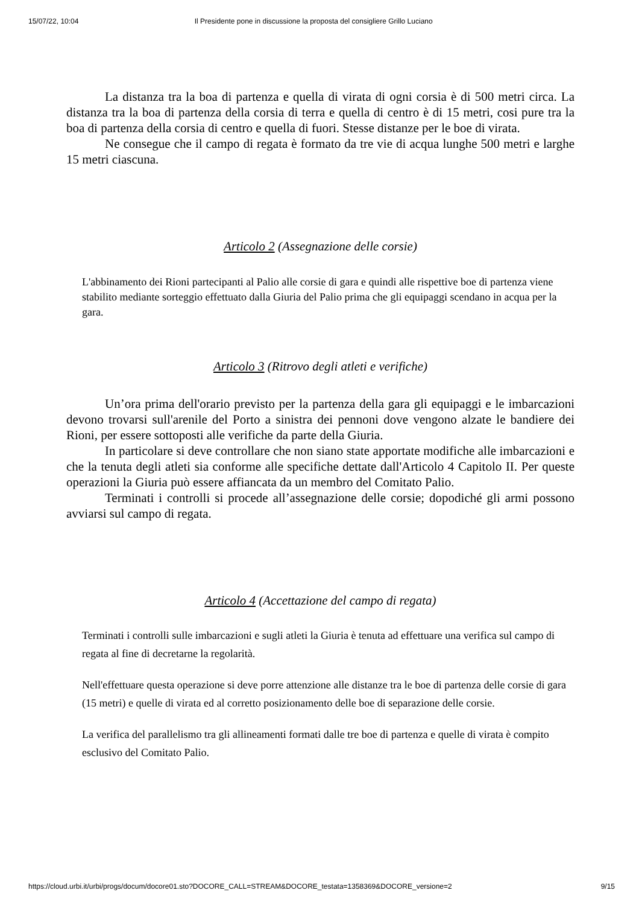15/07/22, 10:04 Il Presidente pone in discussione la proposta del consigliere Grillo Luciano
La distanza tra la boa di partenza e quella di virata di ogni corsia è di 500 metri circa. La distanza tra la boa di partenza della corsia di terra e quella di centro è di 15 metri, cosi pure tra la boa di partenza della corsia di centro e quella di fuori. Stesse distanze per le boe di virata.
Ne consegue che il campo di regata è formato da tre vie di acqua lunghe 500 metri e larghe 15 metri ciascuna.
Articolo 2 (Assegnazione delle corsie)
L'abbinamento dei Rioni partecipanti al Palio alle corsie di gara e quindi alle rispettive boe di partenza viene stabilito mediante sorteggio effettuato dalla Giuria del Palio prima che gli equipaggi scendano in acqua per la gara.
Articolo 3 (Ritrovo degli atleti e verifiche)
Un’ora prima dell'orario previsto per la partenza della gara gli equipaggi e le imbarcazioni devono trovarsi sull'arenile del Porto a sinistra dei pennoni dove vengono alzate le bandiere dei Rioni, per essere sottoposti alle verifiche da parte della Giuria.
In particolare si deve controllare che non siano state apportate modifiche alle imbarcazioni e che la tenuta degli atleti sia conforme alle specifiche dettate dall'Articolo 4 Capitolo II. Per queste operazioni la Giuria può essere affiancata da un membro del Comitato Palio.
Terminati i controlli si procede all’assegnazione delle corsie; dopodiché gli armi possono avviarsi sul campo di regata.
Articolo 4 (Accettazione del campo di regata)
Terminati i controlli sulle imbarcazioni e sugli atleti la Giuria è tenuta ad effettuare una verifica sul campo di regata al fine di decretarne la regolarità.
Nell'effettuare questa operazione si deve porre attenzione alle distanze tra le boe di partenza delle corsie di gara (15 metri) e quelle di virata ed al corretto posizionamento delle boe di separazione delle corsie.
La verifica del parallelismo tra gli allineamenti formati dalle tre boe di partenza e quelle di virata è compito esclusivo del Comitato Palio.
https://cloud.urbi.it/urbi/progs/docum/docore01.sto?DOCORE_CALL=STREAM&DOCORE_testata=1358369&DOCORE_versione=2 9/15